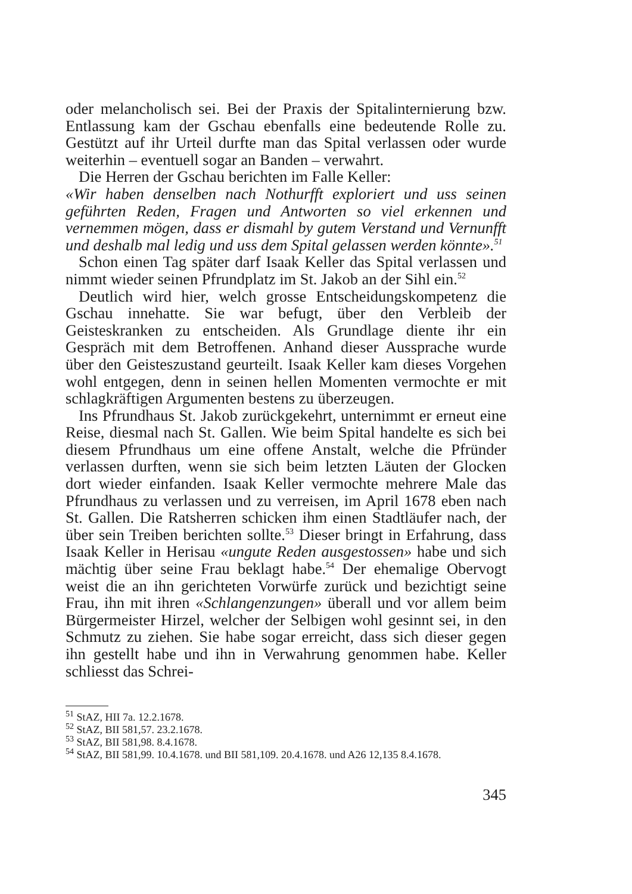oder melancholisch sei. Bei der Praxis der Spitalinternierung bzw. Entlassung kam der Gschau ebenfalls eine bedeutende Rolle zu. Gestützt auf ihr Urteil durfte man das Spital verlassen oder wurde weiterhin – eventuell sogar an Banden – verwahrt.
Die Herren der Gschau berichten im Falle Keller:
«Wir haben denselben nach Nothurfft exploriert und uss seinen geführten Reden, Fragen und Antworten so viel erkennen und vernemmen mögen, dass er dismahl by gutem Verstand und Vernunfft und deshalb mal ledig und uss dem Spital gelassen werden könnte».<sup>51</sup>
Schon einen Tag später darf Isaak Keller das Spital verlassen und nimmt wieder seinen Pfrundplatz im St. Jakob an der Sihl ein.<sup>52</sup>
Deutlich wird hier, welch grosse Entscheidungskompetenz die Gschau innehatte. Sie war befugt, über den Verbleib der Geisteskranken zu entscheiden. Als Grundlage diente ihr ein Gespräch mit dem Betroffenen. Anhand dieser Aussprache wurde über den Geisteszustand geurteilt. Isaak Keller kam dieses Vorgehen wohl entgegen, denn in seinen hellen Momenten vermochte er mit schlagkräftigen Argumenten bestens zu überzeugen.
Ins Pfrundhaus St. Jakob zurückgekehrt, unternimmt er erneut eine Reise, diesmal nach St. Gallen. Wie beim Spital handelte es sich bei diesem Pfrundhaus um eine offene Anstalt, welche die Pfründer verlassen durften, wenn sie sich beim letzten Läuten der Glocken dort wieder einfanden. Isaak Keller vermochte mehrere Male das Pfrundhaus zu verlassen und zu verreisen, im April 1678 eben nach St. Gallen. Die Ratsherren schicken ihm einen Stadtläufer nach, der über sein Treiben berichten sollte.<sup>53</sup> Dieser bringt in Erfahrung, dass Isaak Keller in Herisau «ungute Reden ausgestossen» habe und sich mächtig über seine Frau beklagt habe.<sup>54</sup> Der ehemalige Obervogt weist die an ihn gerichteten Vorwürfe zurück und bezichtigt seine Frau, ihn mit ihren «Schlangenzungen» überall und vor allem beim Bürgermeister Hirzel, welcher der Selbigen wohl gesinnt sei, in den Schmutz zu ziehen. Sie habe sogar erreicht, dass sich dieser gegen ihn gestellt habe und ihn in Verwahrung genommen habe. Keller schliesst das Schrei-
<sup>51</sup> StAZ, HII 7a. 12.2.1678.
<sup>52</sup> StAZ, BII 581,57. 23.2.1678.
<sup>53</sup> StAZ, BII 581,98. 8.4.1678.
<sup>54</sup> StAZ, BII 581,99. 10.4.1678. und BII 581,109. 20.4.1678. und A26 12,135 8.4.1678.
345